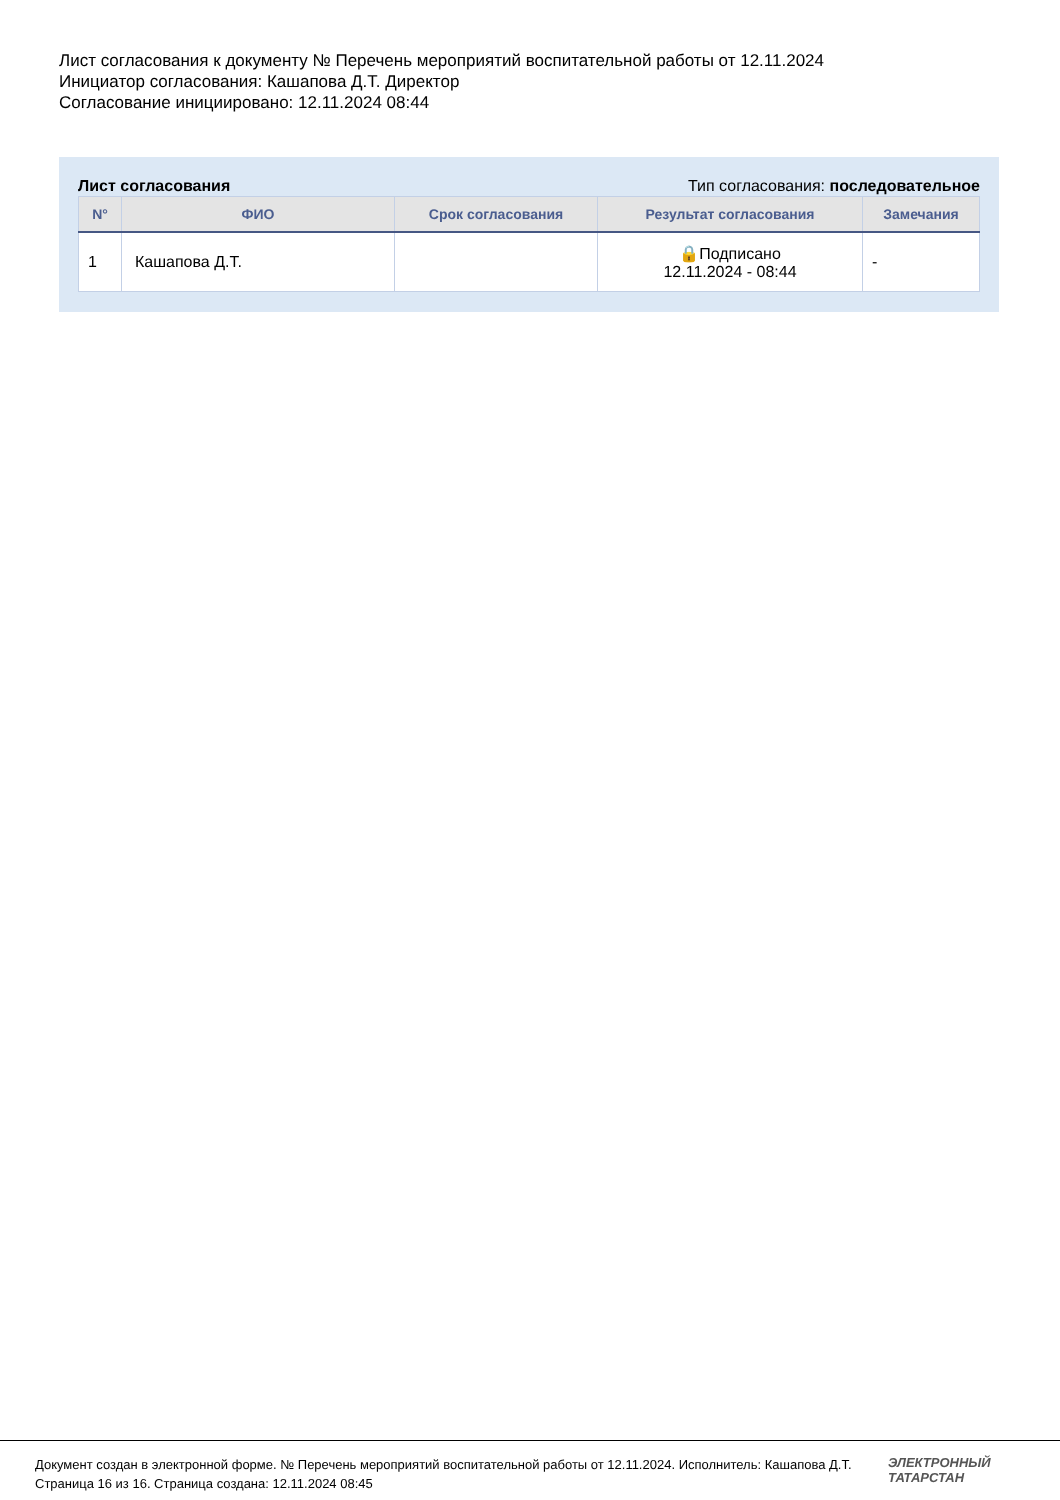Лист согласования к документу № Перечень мероприятий воспитательной работы от 12.11.2024
Инициатор согласования: Кашапова Д.Т. Директор
Согласование инициировано: 12.11.2024 08:44
Лист согласования Тип согласования: последовательное
| N° | ФИО | Срок согласования | Результат согласования | Замечания |
| --- | --- | --- | --- | --- |
| 1 | Кашапова Д.Т. | | 🔒Подписано 12.11.2024 - 08:44 | - |
Документ создан в электронной форме. № Перечень мероприятий воспитательной работы от 12.11.2024. Исполнитель: Кашапова Д.Т.
Страница 16 из 16. Страница создана: 12.11.2024 08:45
ЭЛЕКТРОННЫЙ
ТАТАРСТАН